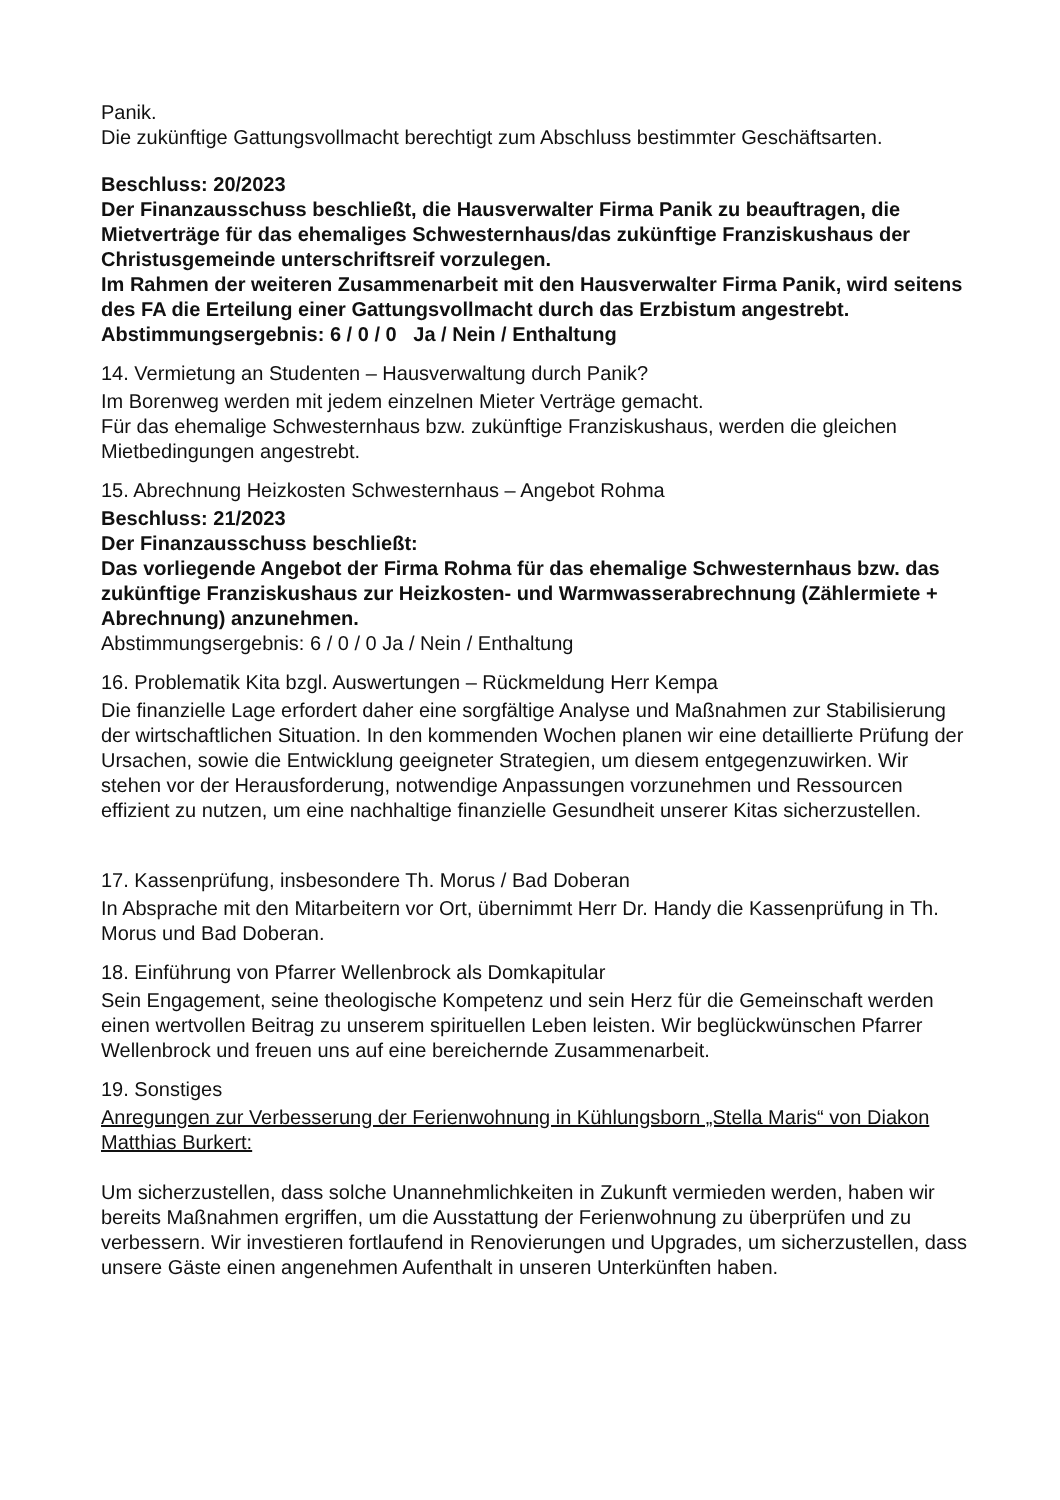Panik.
Die zukünftige Gattungsvollmacht berechtigt zum Abschluss bestimmter Geschäftsarten.
Beschluss: 20/2023
Der Finanzausschuss beschließt, die Hausverwalter Firma Panik zu beauftragen, die Mietverträge für das ehemaliges Schwesternhaus/das zukünftige Franziskushaus der Christusgemeinde unterschriftsreif vorzulegen.
Im Rahmen der weiteren Zusammenarbeit mit den Hausverwalter Firma Panik, wird seitens des FA die Erteilung einer Gattungsvollmacht durch das Erzbistum angestrebt. Abstimmungsergebnis: 6 / 0 / 0 Ja / Nein / Enthaltung
14. Vermietung an Studenten – Hausverwaltung durch Panik?
Im Borenweg werden mit jedem einzelnen Mieter Verträge gemacht.
Für das ehemalige Schwesternhaus bzw. zukünftige Franziskushaus, werden die gleichen Mietbedingungen angestrebt.
15. Abrechnung Heizkosten Schwesternhaus – Angebot Rohma
Beschluss: 21/2023
Der Finanzausschuss beschließt:
Das vorliegende Angebot der Firma Rohma für das ehemalige Schwesternhaus bzw. das zukünftige Franziskushaus zur Heizkosten- und Warmwasserabrechnung (Zählermiete + Abrechnung) anzunehmen.
Abstimmungsergebnis: 6 / 0 / 0 Ja / Nein / Enthaltung
16. Problematik Kita bzgl. Auswertungen – Rückmeldung Herr Kempa
Die finanzielle Lage erfordert daher eine sorgfältige Analyse und Maßnahmen zur Stabilisierung der wirtschaftlichen Situation. In den kommenden Wochen planen wir eine detaillierte Prüfung der Ursachen, sowie die Entwicklung geeigneter Strategien, um diesem entgegenzuwirken. Wir stehen vor der Herausforderung, notwendige Anpassungen vorzunehmen und Ressourcen effizient zu nutzen, um eine nachhaltige finanzielle Gesundheit unserer Kitas sicherzustellen.
17. Kassenprüfung, insbesondere Th. Morus / Bad Doberan
In Absprache mit den Mitarbeitern vor Ort, übernimmt Herr Dr. Handy die Kassenprüfung in Th. Morus und Bad Doberan.
18. Einführung von Pfarrer Wellenbrock als Domkapitular
Sein Engagement, seine theologische Kompetenz und sein Herz für die Gemeinschaft werden einen wertvollen Beitrag zu unserem spirituellen Leben leisten. Wir beglückwünschen Pfarrer Wellenbrock und freuen uns auf eine bereichernde Zusammenarbeit.
19. Sonstiges
Anregungen zur Verbesserung der Ferienwohnung in Kühlungsborn „Stella Maris“ von Diakon Matthias Burkert:
Um sicherzustellen, dass solche Unannehmlichkeiten in Zukunft vermieden werden, haben wir bereits Maßnahmen ergriffen, um die Ausstattung der Ferienwohnung zu überprüfen und zu verbessern. Wir investieren fortlaufend in Renovierungen und Upgrades, um sicherzustellen, dass unsere Gäste einen angenehmen Aufenthalt in unseren Unterkünften haben.